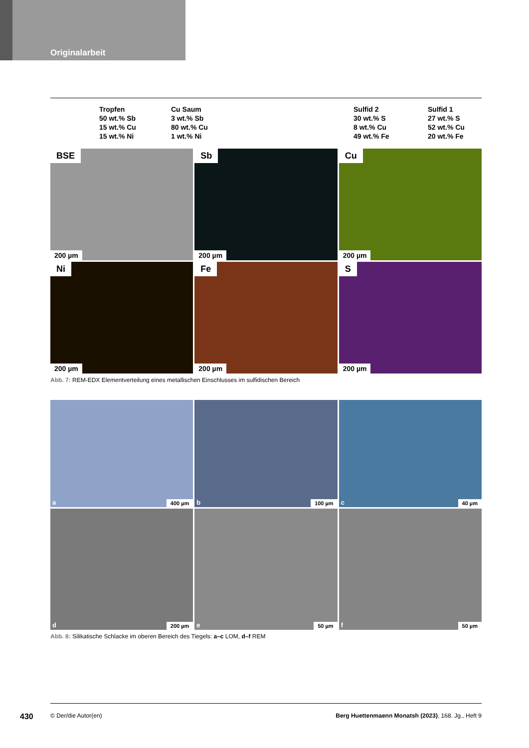Originalarbeit
Tropfen
50 wt.% Sb
15 wt.% Cu
15 wt.% Ni
Cu Saum
3 wt.% Sb
80 wt.% Cu
1 wt.% Ni
Sulfid 2
30 wt.% S
8 wt.% Cu
49 wt.% Fe
Sulfid 1
27 wt.% S
52 wt.% Cu
20 wt.% Fe
BSE
200 µm
Sb
200 µm
Cu
200 µm
Ni
200 µm
Fe
200 µm
S
200 µm
Abb. 7: REM-EDX Elementverteilung eines metallischen Einschlusses im sulfidischen Bereich
a 400 µm
b 100 µm
c 40 µm
d 200 µm
e 50 µm
f 50 µm
Abb. 8: Silikatische Schlacke im oberen Bereich des Tiegels: a–c LOM, d–f REM
430 © Der/die Autor(en) Berg Huettenmaenn Monatsh (2023), 168. Jg., Heft 9